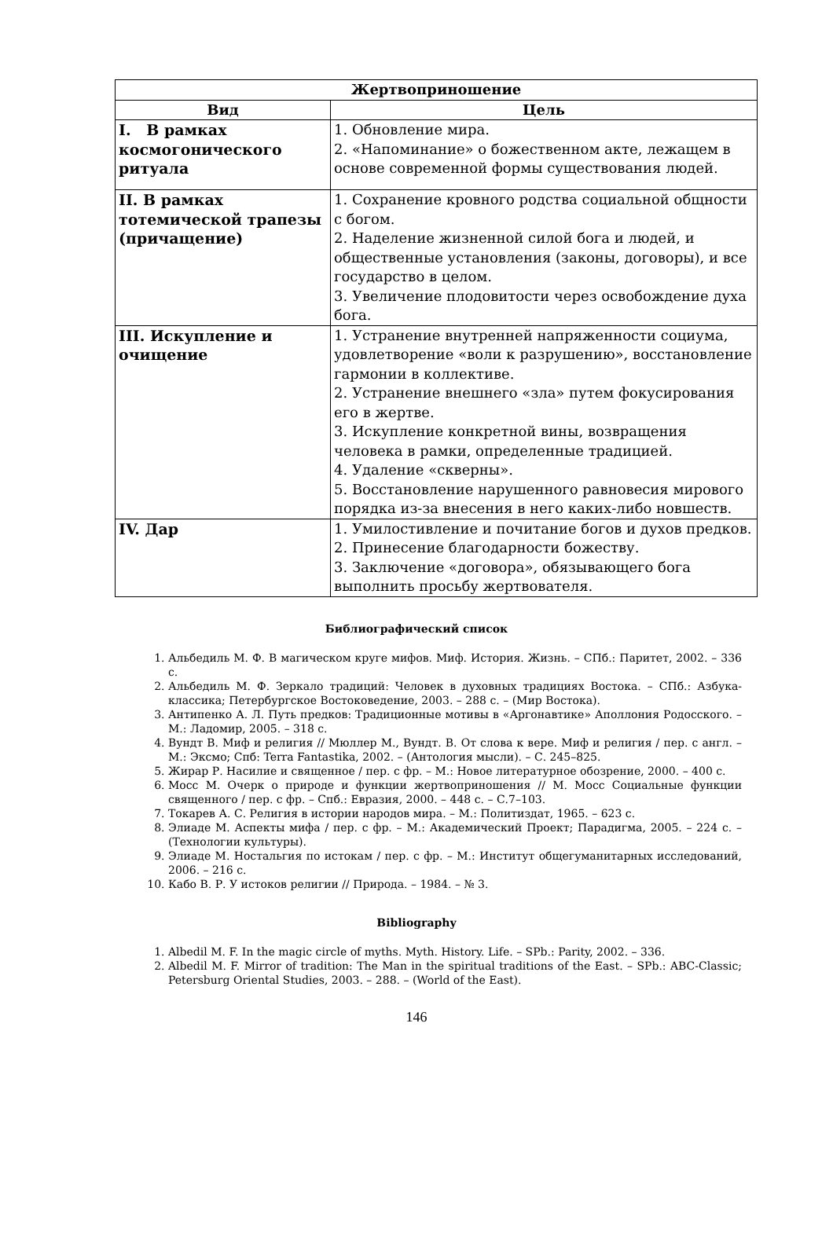| Жертвоприношение | |
| --- | --- |
| Вид | Цель |
| I. В рамках космогонического ритуала | 1. Обновление мира. 2. «Напоминание» о божественном акте, лежащем в основе современной формы существования людей. |
| II. В рамках тотемической трапезы (причащение) | 1. Сохранение кровного родства социальной общности с богом. 2. Наделение жизненной силой бога и людей, и общественные установления (законы, договоры), и все государство в целом. 3. Увеличение плодовитости через освобождение духа бога. |
| III. Искупление и очищение | 1. Устранение внутренней напряженности социума, удовлетворение «воли к разрушению», восстановление гармонии в коллективе. 2. Устранение внешнего «зла» путем фокусирования его в жертве. 3. Искупление конкретной вины, возвращения человека в рамки, определенные традицией. 4. Удаление «скверны». 5. Восстановление нарушенного равновесия мирового порядка из-за внесения в него каких-либо новшеств. |
| IV. Дар | 1. Умилостивление и почитание богов и духов предков. 2. Принесение благодарности божеству. 3. Заключение «договора», обязывающего бога выполнить просьбу жертвователя. |
Библиографический список
1. Альбедиль М. Ф. В магическом круге мифов. Миф. История. Жизнь. – СПб.: Паритет, 2002. – 336 с.
2. Альбедиль М. Ф. Зеркало традиций: Человек в духовных традициях Востока. – СПб.: Азбука-классика; Петербургское Востоковедение, 2003. – 288 с. – (Мир Востока).
3. Антипенко А. Л. Путь предков: Традиционные мотивы в «Аргонавтике» Аполлония Родосского. – М.: Ладомир, 2005. – 318 с.
4. Вундт В. Миф и религия // Мюллер М., Вундт. В. От слова к вере. Миф и религия / пер. с англ. – М.: Эксмо; Спб: Terra Fantastika, 2002. – (Антология мысли). – С. 245–825.
5. Жирар Р. Насилие и священное / пер. с фр. – М.: Новое литературное обозрение, 2000. – 400 с.
6. Мосс М. Очерк о природе и функции жертвоприношения // М. Мосс Социальные функции священного / пер. с фр. – Спб.: Евразия, 2000. – 448 с. – С.7–103.
7. Токарев А. С. Религия в истории народов мира. – М.: Политиздат, 1965. – 623 с.
8. Элиаде М. Аспекты мифа / пер. с фр. – М.: Академический Проект; Парадигма, 2005. – 224 с. – (Технологии культуры).
9. Элиаде М. Ностальгия по истокам / пер. с фр. – М.: Институт общегуманитарных исследований, 2006. – 216 с.
10. Кабо В. Р. У истоков религии // Природа. – 1984. – № 3.
Bibliography
1. Albedil M. F. In the magic circle of myths. Myth. History. Life. – SPb.: Parity, 2002. – 336.
2. Albedil M. F. Mirror of tradition: The Man in the spiritual traditions of the East. – SPb.: ABC-Classic; Petersburg Oriental Studies, 2003. – 288. – (World of the East).
146